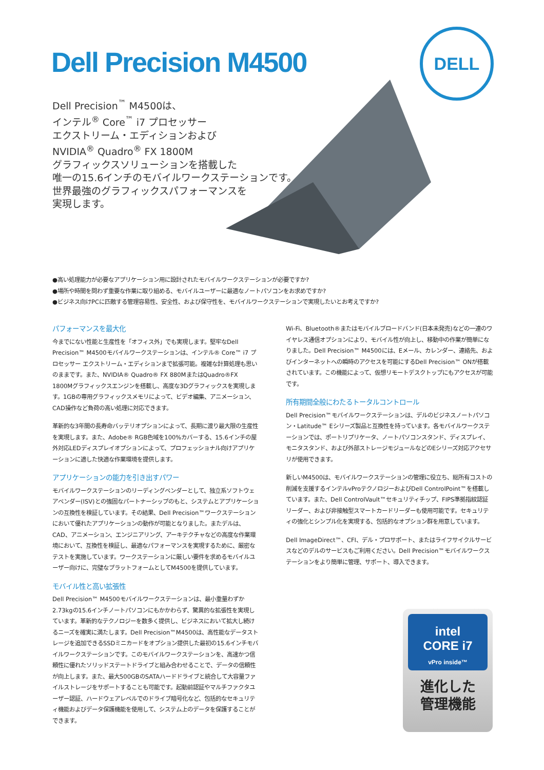Dell Precision M4500
DELL
Dell Precision<sup>™</sup> M4500は、
インテル<sup>®</sup> Core<sup>™</sup> i7 プロセッサー
エクストリーム・エディションおよび
NVIDIA<sup>®</sup> Quadro<sup>®</sup> FX 1800M
グラフィックスソリューションを搭載した
唯一の15.6インチのモバイルワークステーションです。
世界最強のグラフィックスパフォーマンスを
実現します。
●高い処理能力が必要なアプリケーション用に設計されたモバイルワークステーションが必要ですか?
●場所や時間を問わず重要な作業に取り組める、モバイルユーザーに最適なノートパソコンをお求めですか?
●ビジネス向けPCに匹敵する管理容易性、安全性、および保守性を、モバイルワークステーションで実現したいとお考えですか?
パフォーマンスを最大化
今までにない性能と生産性を「オフィス外」でも実現します。堅牢なDell Precision™ M4500モバイルワークステーションは、インテル® Core™ i7 プロセッサー エクストリーム・エディションまで拡張可能。複雑な計算処理も思いのままです。また、NVIDIA® Quadro® FX 880MまたはQuadro®FX 1800Mグラフィックスエンジンを搭載し、高度な3Dグラフィックスを実現します。1GBの専用グラフィックスメモリによって、ビデオ編集、アニメーション、CAD操作など負荷の高い処理に対応できます。
革新的な3年間の長寿命バッテリオプションによって、長期に渡り最大限の生産性を実現します。また、Adobe® RGB色域を100%カバーする、15.6インチの屋外対応LEDディスプレイオプションによって、プロフェッショナル向けアプリケーションに適した快適な作業環境を提供します。
アプリケーションの能力を引き出すパワー
モバイルワークステーションのリーディングベンダーとして、独立系ソフトウェアベンダー(ISV)との強固なパートナーシップのもと、システムとアプリケーションの互換性を検証しています。その結果、Dell Precision™ワークステーションにおいて優れたアプリケーションの動作が可能となりました。またデルは、CAD、アニメーション、エンジニアリング、アーキテクチャなどの高度な作業環境において、互換性を検証し、最適なパフォーマンスを実現するために、厳密なテストを実施しています。ワークステーションに厳しい要件を求めるモバイルユーザー向けに、完璧なプラットフォームとしてM4500を提供しています。
モバイル性と高い拡張性
Dell Precision™ M4500モバイルワークステーションは、最小重量わずか2.73kgの15.6インチノートパソコンにもかかわらず、驚異的な拡張性を実現しています。革新的なテクノロジーを数多く提供し、ビジネスにおいて拡大し続けるニーズを確実に満たします。Dell Precision™M4500は、高性能なデータストレージを追加できるSSDミニカードをオプション提供した最初の15.6インチモバイルワークステーションです。このモバイルワークステーションを、高速かつ信頼性に優れたソリッドステートドライブと組み合わせることで、データの信頼性が向上します。また、最大500GBのSATAハードドライブと統合して大容量ファイルストレージをサポートすることも可能です。起動前認証やマルチファクタユーザー認証、ハードウェアレベルでのドライブ暗号化など、包括的なセキュリティ機能およびデータ保護機能を使用して、システム上のデータを保護することができます。
Wi-Fi、Bluetooth®またはモバイルブロードバンド(日本未発売)などの一連のワイヤレス通信オプションにより、モバイル性が向上し、移動中の作業が簡単になりました。Dell Precision™ M4500には、Eメール、カレンダー、連絡先、およびインターネットへの瞬時のアクセスを可能にするDell Precision™ ONが搭載されています。この機能によって、仮想リモートデスクトップにもアクセスが可能です。
所有期間全般にわたるトータルコントロール
Dell Precision™モバイルワークステーションは、デルのビジネスノートパソコン・Latitude™ Eシリーズ製品と互換性を持っています。各モバイルワークステーションでは、ポートリプリケータ、ノートパソコンスタンド、ディスプレイ、モニタスタンド、および外部ストレージモジュールなどのEシリーズ対応アクセサリが使用できます。
新しいM4500は、モバイルワークステーションの管理に役立ち、総所有コストの削減を支援するインテルvProテクノロジーおよびDell ControlPoint™を搭載しています。また、Dell ControlVault™セキュリティチップ、FIPS準拠指紋認証リーダー、および非接触型スマートカードリーダーも使用可能です。セキュリティの強化とシンプル化を実現する、包括的なオプション群を用意しています。
Dell ImageDirect™、CFI、デル・プロサポート、またはライフサイクルサービスなどのデルのサービスもご利用ください。Dell Precision™モバイルワークステーションをより簡単に管理、サポート、導入できます。
intel
CORE i7
vPro inside™
進化した
管理機能